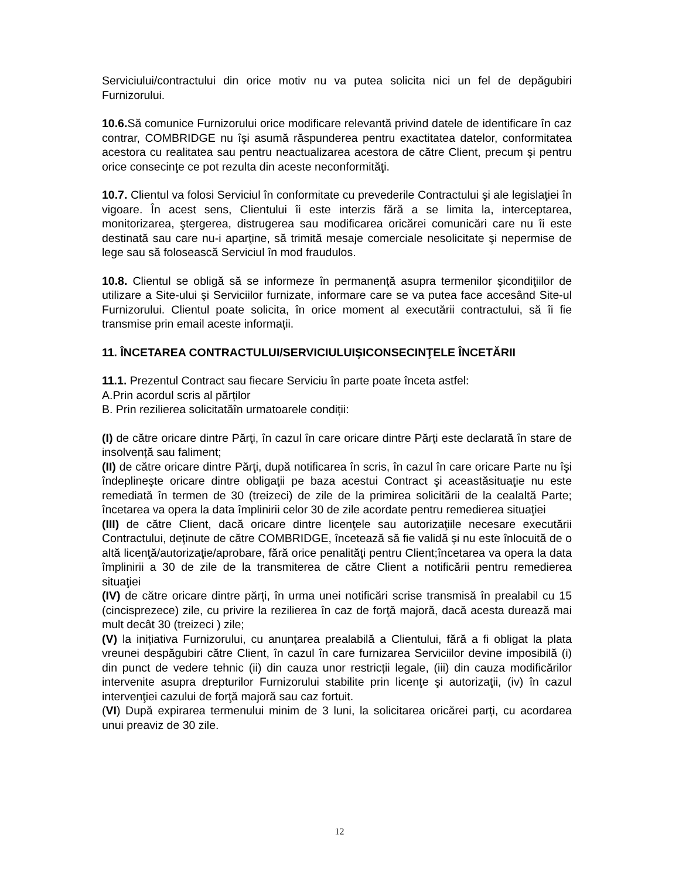Serviciului/contractului din orice motiv nu va putea solicita nici un fel de depăgubiri Furnizorului.
10.6. Să comunice Furnizorului orice modificare relevantă privind datele de identificare în caz contrar, COMBRIDGE nu îşi asumă răspunderea pentru exactitatea datelor, conformitatea acestora cu realitatea sau pentru neactualizarea acestora de către Client, precum şi pentru orice consecinţe ce pot rezulta din aceste neconformităţi.
10.7. Clientul va folosi Serviciul în conformitate cu prevederile Contractului şi ale legislaţiei în vigoare. În acest sens, Clientului îi este interzis fără a se limita la, interceptarea, monitorizarea, ştergerea, distrugerea sau modificarea oricărei comunicări care nu îi este destinată sau care nu-i aparţine, să trimită mesaje comerciale nesolicitate şi nepermise de lege sau să folosească Serviciul în mod fraudulos.
10.8. Clientul se obligă să se informeze în permanenţă asupra termenilor şicondiţiilor de utilizare a Site-ului şi Serviciilor furnizate, informare care se va putea face accesând Site-ul Furnizorului. Clientul poate solicita, în orice moment al executării contractului, să îi fie transmise prin email aceste informații.
11. ÎNCETAREA CONTRACTULUI/SERVICIULUIŞICONSECINŢELE ÎNCETĂRII
11.1. Prezentul Contract sau fiecare Serviciu în parte poate înceta astfel:
A.Prin acordul scris al părților
B. Prin rezilierea solicitatăîn urmatoarele condiții:
(I) de către oricare dintre Părţi, în cazul în care oricare dintre Părţi este declarată în stare de insolvență sau faliment;
(II) de către oricare dintre Părţi, după notificarea în scris, în cazul în care oricare Parte nu îşi îndeplineşte oricare dintre obligaţii pe baza acestui Contract şi aceastăsituaţie nu este remediată în termen de 30 (treizeci) de zile de la primirea solicitării de la cealaltă Parte; încetarea va opera la data împlinirii celor 30 de zile acordate pentru remedierea situaţiei
(III) de către Client, dacă oricare dintre licenţele sau autorizaţiile necesare executării Contractului, deţinute de către COMBRIDGE, încetează să fie validă şi nu este înlocuită de o altă licenţă/autorizaţie/aprobare, fără orice penalităţi pentru Client;încetarea va opera la data împlinirii a 30 de zile de la transmiterea de către Client a notificării pentru remedierea situaţiei
(IV) de către oricare dintre părți, în urma unei notificări scrise transmisă în prealabil cu 15 (cincisprezece) zile, cu privire la rezilierea în caz de forţă majoră, dacă acesta durează mai mult decât 30 (treizeci ) zile;
(V) la inițiativa Furnizorului, cu anunţarea prealabilă a Clientului, fără a fi obligat la plata vreunei despăgubiri către Client, în cazul în care furnizarea Serviciilor devine imposibilă (i) din punct de vedere tehnic (ii) din cauza unor restricții legale, (iii) din cauza modificărilor intervenite asupra drepturilor Furnizorului stabilite prin licenţe şi autorizaţii, (iv) în cazul intervenţiei cazului de forţă majoră sau caz fortuit.
(VI) După expirarea termenului minim de 3 luni, la solicitarea oricărei parți, cu acordarea unui preaviz de 30 zile.
12